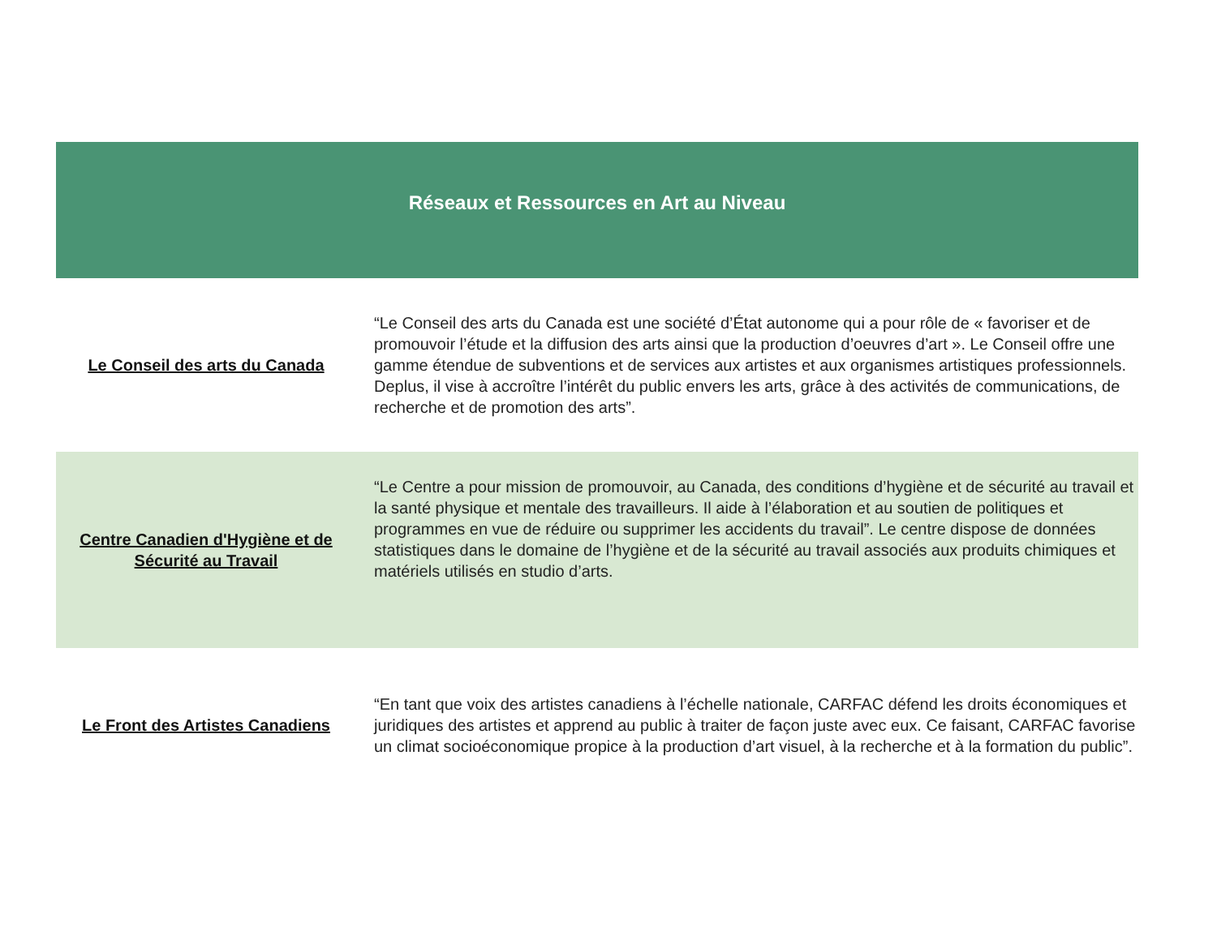| Réseaux et Ressources en Art au Niveau | |
| --- | --- |
| Le Conseil des arts du Canada | “Le Conseil des arts du Canada est une société d’État autonome qui a pour rôle de « favoriser et de promouvoir l’étude et la diffusion des arts ainsi que la production d’oeuvres d’art ». Le Conseil offre une gamme étendue de subventions et de services aux artistes et aux organismes artistiques professionnels. Deplus, il vise à accroître l’intérêt du public envers les arts, grâce à des activités de communications, de recherche et de promotion des arts”. |
| Centre Canadien d'Hygiène et de Sécurité au Travail | “Le Centre a pour mission de promouvoir, au Canada, des conditions d’hygiène et de sécurité au travail et la santé physique et mentale des travailleurs. Il aide à l’élaboration et au soutien de politiques et programmes en vue de réduire ou supprimer les accidents du travail”. Le centre dispose de données statistiques dans le domaine de l’hygiène et de la sécurité au travail associés aux produits chimiques et matériels utilisés en studio d’arts. |
| Le Front des Artistes Canadiens | “En tant que voix des artistes canadiens à l’échelle nationale, CARFAC défend les droits économiques et juridiques des artistes et apprend au public à traiter de façon juste avec eux. Ce faisant, CARFAC favorise un climat socioéconomique propice à la production d’art visuel, à la recherche et à la formation du public”. |